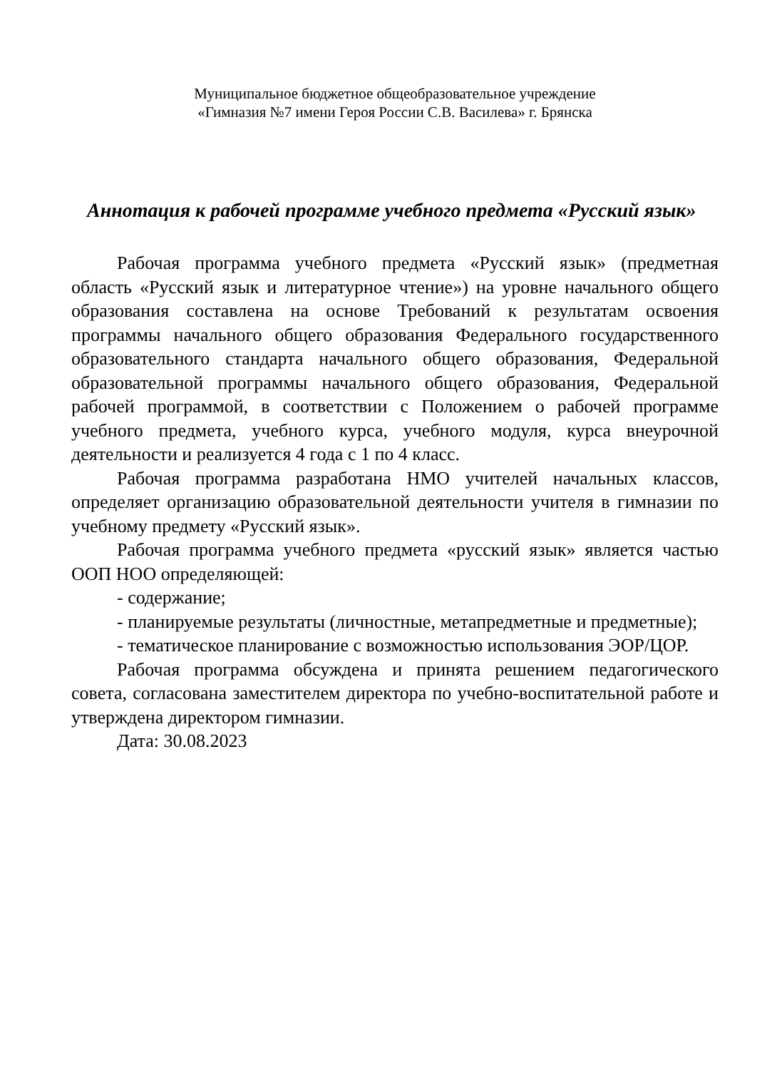Муниципальное бюджетное общеобразовательное учреждение
«Гимназия №7 имени Героя России С.В. Василева» г. Брянска
Аннотация к рабочей программе учебного предмета «Русский язык»
Рабочая программа учебного предмета «Русский язык» (предметная область «Русский язык и литературное чтение») на уровне начального общего образования составлена на основе Требований к результатам освоения программы начального общего образования Федерального государственного образовательного стандарта начального общего образования, Федеральной образовательной программы начального общего образования, Федеральной рабочей программой, в соответствии с Положением о рабочей программе учебного предмета, учебного курса, учебного модуля, курса внеурочной деятельности и реализуется 4 года с 1 по 4 класс.
Рабочая программа разработана НМО учителей начальных классов, определяет организацию образовательной деятельности учителя в гимназии по учебному предмету «Русский язык».
Рабочая программа учебного предмета «русский язык» является частью ООП НОО определяющей:
- содержание;
- планируемые результаты (личностные, метапредметные и предметные);
- тематическое планирование с возможностью использования ЭОР/ЦОР.
Рабочая программа обсуждена и принята решением педагогического совета, согласована заместителем директора по учебно-воспитательной работе и утверждена директором гимназии.
Дата: 30.08.2023